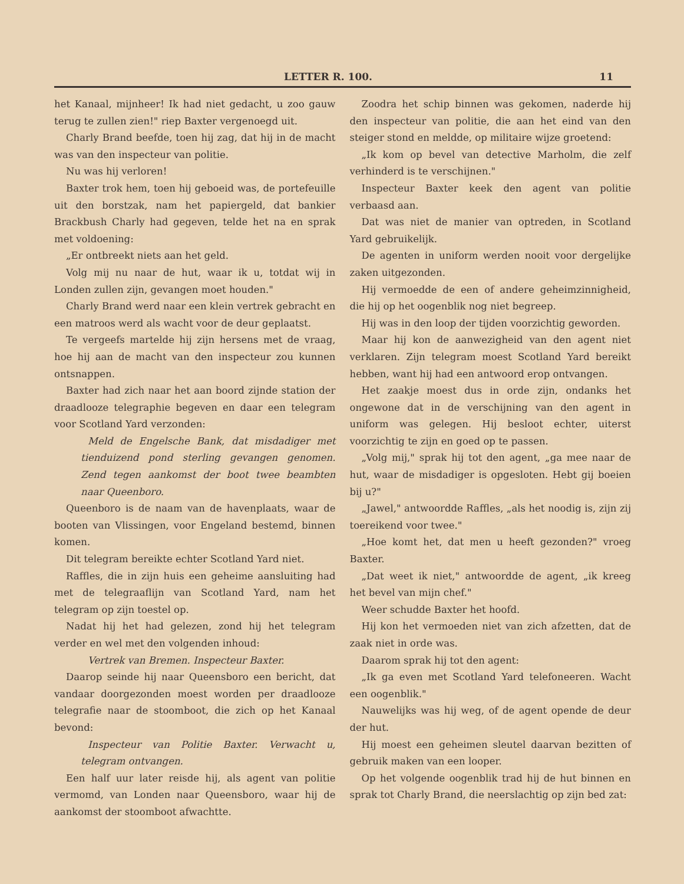LETTER R. 100. 11
het Kanaal, mijnheer! Ik had niet gedacht, u zoo gauw terug te zullen zien!" riep Baxter vergenoegd uit.
Charly Brand beefde, toen hij zag, dat hij in de macht was van den inspecteur van politie.
Nu was hij verloren!
Baxter trok hem, toen hij geboeid was, de portefeuille uit den borstzak, nam het papiergeld, dat bankier Brackbush Charly had gegeven, telde het na en sprak met voldoening:
„Er ontbreekt niets aan het geld.
Volg mij nu naar de hut, waar ik u, totdat wij in Londen zullen zijn, gevangen moet houden."
Charly Brand werd naar een klein vertrek gebracht en een matroos werd als wacht voor de deur geplaatst.
Te vergeefs martelde hij zijn hersens met de vraag, hoe hij aan de macht van den inspecteur zou kunnen ontsnappen.
Baxter had zich naar het aan boord zijnde station der draadlooze telegraphie begeven en daar een telegram voor Scotland Yard verzonden:
Meld de Engelsche Bank, dat misdadiger met tienduizend pond sterling gevangen genomen. Zend tegen aankomst der boot twee beambten naar Queenboro.
Queenboro is de naam van de havenplaats, waar de booten van Vlissingen, voor Engeland bestemd, binnen komen.
Dit telegram bereikte echter Scotland Yard niet.
Raffles, die in zijn huis een geheime aansluiting had met de telegraaflijn van Scotland Yard, nam het telegram op zijn toestel op.
Nadat hij het had gelezen, zond hij het telegram verder en wel met den volgenden inhoud:
Vertrek van Bremen. Inspecteur Baxter.
Daarop seinde hij naar Queensboro een bericht, dat vandaar doorgezonden moest worden per draadlooze telegrafie naar de stoomboot, die zich op het Kanaal bevond:
Inspecteur van Politie Baxter. Verwacht u, telegram ontvangen.
Een half uur later reisde hij, als agent van politie vermomd, van Londen naar Queensboro, waar hij de aankomst der stoomboot afwachtte.
Zoodra het schip binnen was gekomen, naderde hij den inspecteur van politie, die aan het eind van den steiger stond en meldde, op militaire wijze groetend:
„Ik kom op bevel van detective Marholm, die zelf verhinderd is te verschijnen."
Inspecteur Baxter keek den agent van politie verbaasd aan.
Dat was niet de manier van optreden, in Scotland Yard gebruikelijk.
De agenten in uniform werden nooit voor dergelijke zaken uitgezonden.
Hij vermoedde de een of andere geheimzinnigheid, die hij op het oogenblik nog niet begreep.
Hij was in den loop der tijden voorzichtig geworden.
Maar hij kon de aanwezigheid van den agent niet verklaren. Zijn telegram moest Scotland Yard bereikt hebben, want hij had een antwoord erop ontvangen.
Het zaakje moest dus in orde zijn, ondanks het ongewone dat in de verschijning van den agent in uniform was gelegen. Hij besloot echter, uiterst voorzichtig te zijn en goed op te passen.
„Volg mij," sprak hij tot den agent, „ga mee naar de hut, waar de misdadiger is opgesloten. Hebt gij boeien bij u?"
„Jawel," antwoordde Raffles, „als het noodig is, zijn zij toereikend voor twee."
„Hoe komt het, dat men u heeft gezonden?" vroeg Baxter.
„Dat weet ik niet," antwoordde de agent, „ik kreeg het bevel van mijn chef."
Weer schudde Baxter het hoofd.
Hij kon het vermoeden niet van zich afzetten, dat de zaak niet in orde was.
Daarom sprak hij tot den agent:
„Ik ga even met Scotland Yard telefoneeren. Wacht een oogenblik."
Nauwelijks was hij weg, of de agent opende de deur der hut.
Hij moest een geheimen sleutel daarvan bezitten of gebruik maken van een looper.
Op het volgende oogenblik trad hij de hut binnen en sprak tot Charly Brand, die neerslachtig op zijn bed zat: